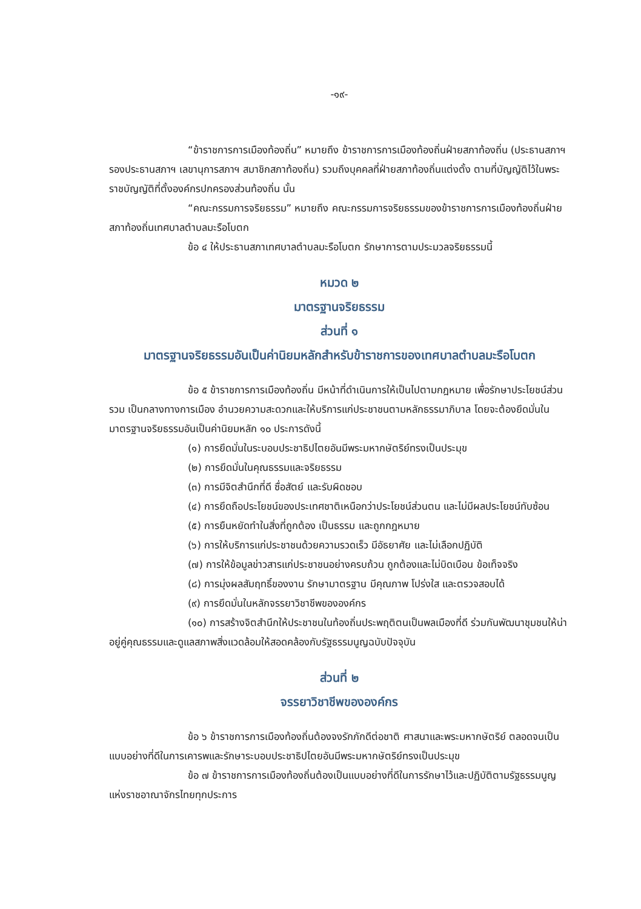-๑๙-
“ข้าราชการการเมืองท้องถิ่น” หมายถึง ข้าราชการการเมืองท้องถิ่นฝ่ายสภาท้องถิ่น (ประธานสภาฯ รองประธานสภาฯ เลขานุการสภาฯ สมาชิกสภาท้องถิ่น) รวมถึงบุคคลที่ฝ่ายสภาท้องถิ่นแต่งตั้ง ตามที่บัญญัติไว้ในพระราชบัญญัติที่ตั้งองค์กรปกครองส่วนท้องถิ่น นั้น
“คณะกรรมการจริยธรรม” หมายถึง คณะกรรมการจริยธรรมของข้าราชการการเมืองท้องถิ่นฝ่ายสภาท้องถิ่นเทศบาลตำบลมะรือโบตก
ข้อ ๔ ให้ประธานสภาเทศบาลตำบลมะรือโบตก รักษาการตามประมวลจริยธรรมนี้
หมวด ๒
มาตรฐานจริยธรรม
ส่วนที่ ๑
มาตรฐานจริยธรรมอันเป็นค่านิยมหลักสำหรับข้าราชการของเทศบาลตำบลมะรือโบตก
ข้อ ๕ ข้าราชการการเมืองท้องถิ่น มีหน้าที่ดำเนินการให้เป็นไปตามกฎหมาย เพื่อรักษาประโยชน์ส่วนรวม เป็นกลางทางการเมือง อำนวยความสะดวกและให้บริการแก่ประชาชนตามหลักธรรมาภิบาล โดยจะต้องยึดมั่นในมาตรฐานจริยธรรมอันเป็นค่านิยมหลัก ๑๐ ประการดังนี้
(๑) การยึดมั่นในระบอบประชาธิปไตยอันมีพระมหากษัตริย์ทรงเป็นประมุข
(๒) การยึดมั่นในคุณธรรมและจริยธรรม
(๓) การมีจิตสำนึกที่ดี ซื่อสัตย์ และรับผิดชอบ
(๔) การยึดถือประโยชน์ของประเทศชาติเหนือกว่าประโยชน์ส่วนตน และไม่มีผลประโยชน์ทับซ้อน
(๕) การยืนหยัดทำในสิ่งที่ถูกต้อง เป็นธรรม และถูกกฎหมาย
(๖) การให้บริการแก่ประชาชนด้วยความรวดเร็ว มีอัธยาศัย และไม่เลือกปฏิบัติ
(๗) การให้ข้อมูลข่าวสารแก่ประชาชนอย่างครบถ้วน ถูกต้องและไม่บิดเบือน ข้อเท็จจริง
(๘) การมุ่งผลสัมฤทธิ์ของงาน รักษามาตรฐาน มีคุณภาพ โปร่งใส และตรวจสอบได้
(๙) การยึดมั่นในหลักจรรยาวิชาชีพขององค์กร
(๑๐) การสร้างจิตสำนึกให้ประชาชนในท้องถิ่นประพฤติตนเป็นพลเมืองที่ดี ร่วมกันพัฒนาชุมชนให้น่าอยู่คู่คุณธรรมและดูแลสภาพสิ่งแวดล้อมให้สอดคล้องกับรัฐธรรมนูญฉบับปัจจุบัน
ส่วนที่ ๒
จรรยาวิชาชีพขององค์กร
ข้อ ๖ ข้าราชการการเมืองท้องถิ่นต้องจงรักภักดีต่อชาติ ศาสนาและพระมหากษัตริย์ ตลอดจนเป็นแบบอย่างที่ดีในการเคารพและรักษาระบอบประชาธิปไตยอันมีพระมหากษัตริย์ทรงเป็นประมุข
ข้อ ๗ ข้าราชการการเมืองท้องถิ่นต้องเป็นแบบอย่างที่ดีในการรักษาไว้และปฏิบัติตามรัฐธรรมนูญแห่งราชอาณาจักรไทยทุกประการ